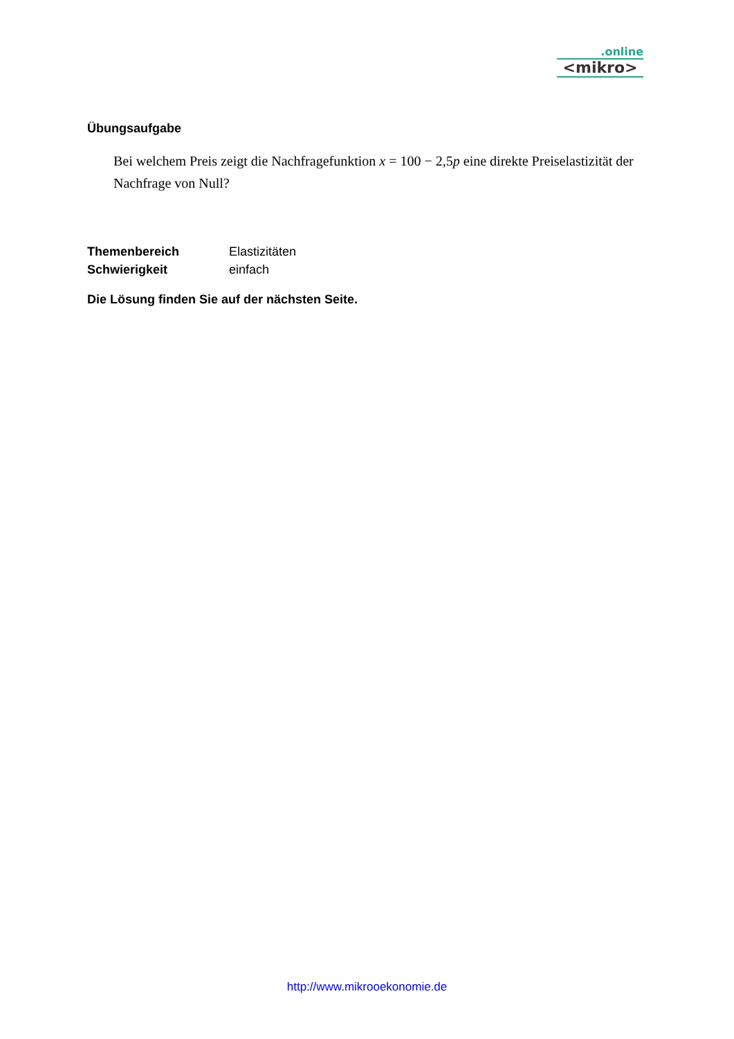.online
<mikro>
Übungsaufgabe
Bei welchem Preis zeigt die Nachfragefunktion x = 100 − 2,5p eine direkte Preiselastizität der Nachfrage von Null?
Themenbereich Elastizitäten
Schwierigkeit einfach
Die Lösung finden Sie auf der nächsten Seite.
http://www.mikrooekonomie.de